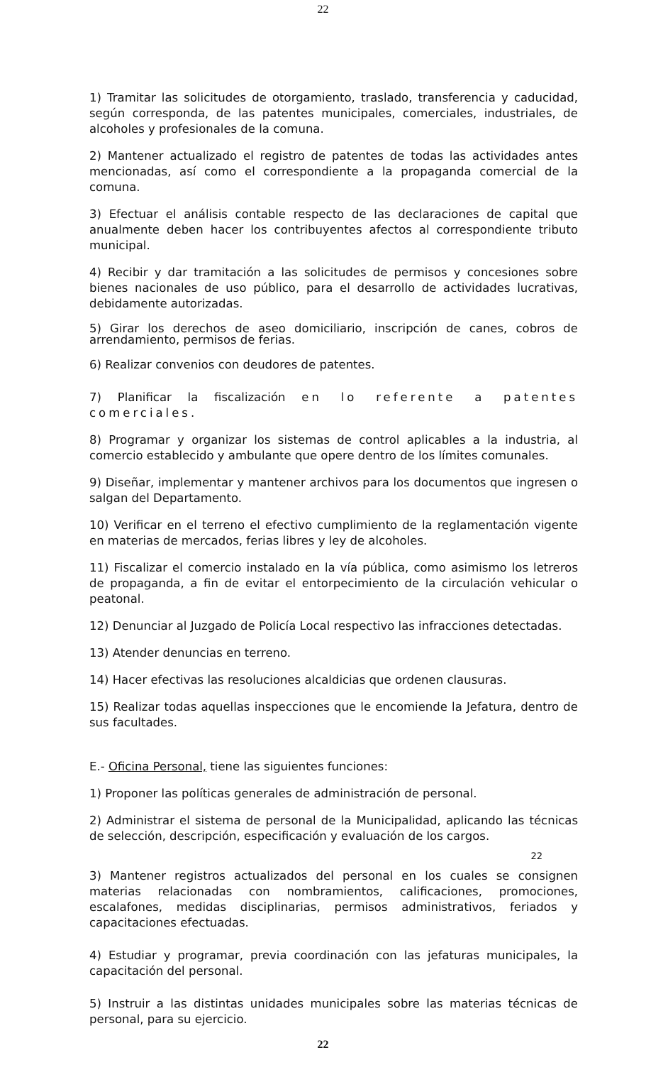22
1) Tramitar las solicitudes de otorgamiento, traslado, transferencia y caducidad, según corresponda, de las patentes municipales, comerciales, industriales, de alcoholes y profesionales de la comuna.
2) Mantener actualizado el registro de patentes de todas las actividades antes mencionadas, así como el correspondiente a la propaganda comercial de la comuna.
3) Efectuar el análisis contable respecto de las declaraciones de capital que anualmente deben hacer los contribuyentes afectos al correspondiente tributo municipal.
4) Recibir y dar tramitación a las solicitudes de permisos y concesiones sobre bienes nacionales de uso público, para el desarrollo de actividades lucrativas, debidamente autorizadas.
5) Girar los derechos de aseo domiciliario, inscripción de canes, cobros de arrendamiento, permisos de ferias.
6) Realizar convenios con deudores de patentes.
7) Planificar la fiscalización en lo referente a patentes comerciales.
8) Programar y organizar los sistemas de control aplicables a la industria, al comercio establecido y ambulante que opere dentro de los límites comunales.
9) Diseñar, implementar y mantener archivos para los documentos que ingresen o salgan del Departamento.
10) Verificar en el terreno el efectivo cumplimiento de la reglamentación vigente en materias de mercados, ferias libres y ley de alcoholes.
11) Fiscalizar el comercio instalado en la vía pública, como asimismo los letreros de propaganda, a fin de evitar el entorpecimiento de la circulación vehicular o peatonal.
12) Denunciar al Juzgado de Policía Local respectivo las infracciones detectadas.
13) Atender denuncias en terreno.
14) Hacer efectivas las resoluciones alcaldicias que ordenen clausuras.
15) Realizar todas aquellas inspecciones que le encomiende la Jefatura, dentro de sus facultades.
E.- Oficina Personal, tiene las siguientes funciones:
1) Proponer las políticas generales de administración de personal.
2) Administrar el sistema de personal de la Municipalidad, aplicando las técnicas de selección, descripción, especificación y evaluación de los cargos.
22
3) Mantener registros actualizados del personal en los cuales se consignen materias relacionadas con nombramientos, calificaciones, promociones, escalafones, medidas disciplinarias, permisos administrativos, feriados y capacitaciones efectuadas.
4) Estudiar y programar, previa coordinación con las jefaturas municipales, la capacitación del personal.
5) Instruir a las distintas unidades municipales sobre las materias técnicas de personal, para su ejercicio.
22